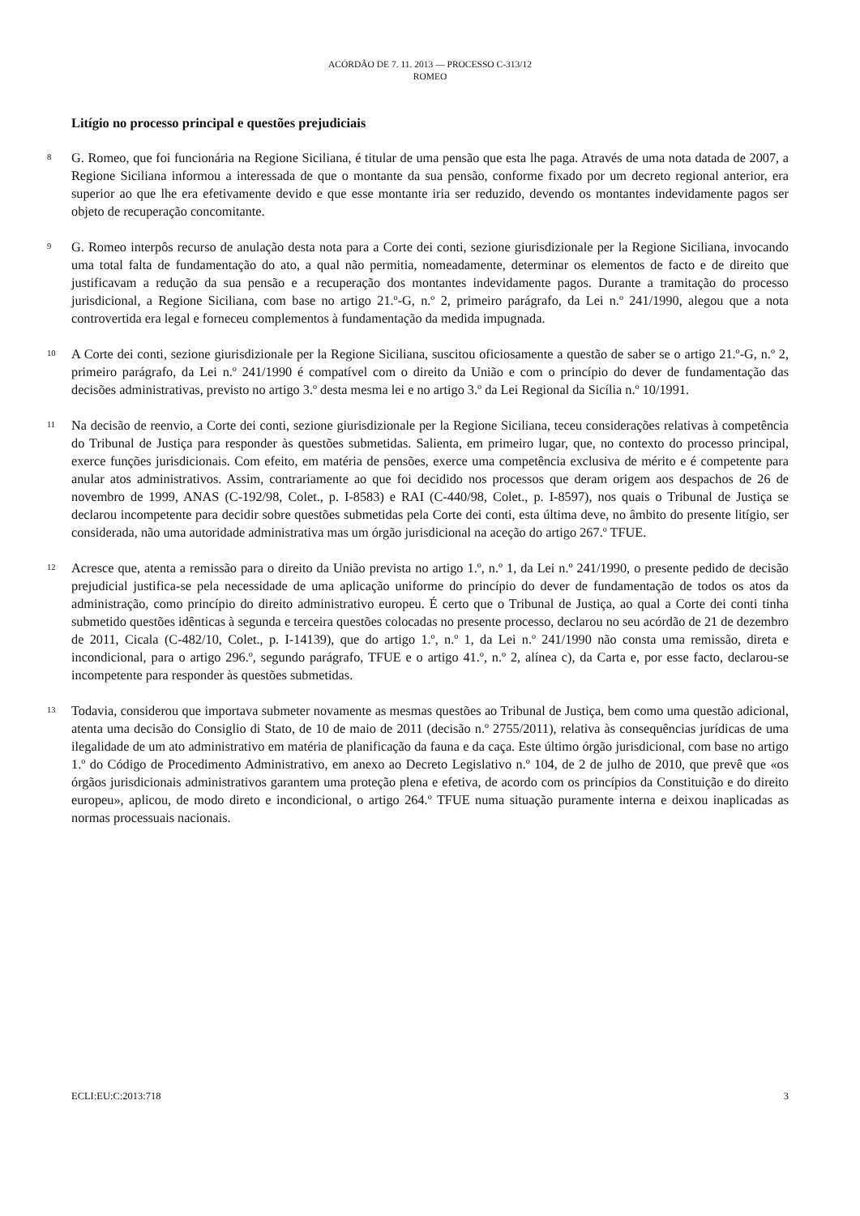ACÓRDÃO DE 7. 11. 2013 — PROCESSO C-313/12
ROMEO
Litígio no processo principal e questões prejudiciais
8
G. Romeo, que foi funcionária na Regione Siciliana, é titular de uma pensão que esta lhe paga. Através de uma nota datada de 2007, a Regione Siciliana informou a interessada de que o montante da sua pensão, conforme fixado por um decreto regional anterior, era superior ao que lhe era efetivamente devido e que esse montante iria ser reduzido, devendo os montantes indevidamente pagos ser objeto de recuperação concomitante.
9
G. Romeo interpôs recurso de anulação desta nota para a Corte dei conti, sezione giurisdizionale per la Regione Siciliana, invocando uma total falta de fundamentação do ato, a qual não permitia, nomeadamente, determinar os elementos de facto e de direito que justificavam a redução da sua pensão e a recuperação dos montantes indevidamente pagos. Durante a tramitação do processo jurisdicional, a Regione Siciliana, com base no artigo 21.º-G, n.º 2, primeiro parágrafo, da Lei n.º 241/1990, alegou que a nota controvertida era legal e forneceu complementos à fundamentação da medida impugnada.
10
A Corte dei conti, sezione giurisdizionale per la Regione Siciliana, suscitou oficiosamente a questão de saber se o artigo 21.º-G, n.º 2, primeiro parágrafo, da Lei n.º 241/1990 é compatível com o direito da União e com o princípio do dever de fundamentação das decisões administrativas, previsto no artigo 3.º desta mesma lei e no artigo 3.º da Lei Regional da Sicília n.º 10/1991.
11
Na decisão de reenvio, a Corte dei conti, sezione giurisdizionale per la Regione Siciliana, teceu considerações relativas à competência do Tribunal de Justiça para responder às questões submetidas. Salienta, em primeiro lugar, que, no contexto do processo principal, exerce funções jurisdicionais. Com efeito, em matéria de pensões, exerce uma competência exclusiva de mérito e é competente para anular atos administrativos. Assim, contrariamente ao que foi decidido nos processos que deram origem aos despachos de 26 de novembro de 1999, ANAS (C-192/98, Colet., p. I-8583) e RAI (C-440/98, Colet., p. I-8597), nos quais o Tribunal de Justiça se declarou incompetente para decidir sobre questões submetidas pela Corte dei conti, esta última deve, no âmbito do presente litígio, ser considerada, não uma autoridade administrativa mas um órgão jurisdicional na aceção do artigo 267.º TFUE.
12
Acresce que, atenta a remissão para o direito da União prevista no artigo 1.º, n.º 1, da Lei n.º 241/1990, o presente pedido de decisão prejudicial justifica-se pela necessidade de uma aplicação uniforme do princípio do dever de fundamentação de todos os atos da administração, como princípio do direito administrativo europeu. É certo que o Tribunal de Justiça, ao qual a Corte dei conti tinha submetido questões idênticas à segunda e terceira questões colocadas no presente processo, declarou no seu acórdão de 21 de dezembro de 2011, Cicala (C-482/10, Colet., p. I-14139), que do artigo 1.º, n.º 1, da Lei n.º 241/1990 não consta uma remissão, direta e incondicional, para o artigo 296.º, segundo parágrafo, TFUE e o artigo 41.º, n.º 2, alínea c), da Carta e, por esse facto, declarou-se incompetente para responder às questões submetidas.
13
Todavia, considerou que importava submeter novamente as mesmas questões ao Tribunal de Justiça, bem como uma questão adicional, atenta uma decisão do Consiglio di Stato, de 10 de maio de 2011 (decisão n.º 2755/2011), relativa às consequências jurídicas de uma ilegalidade de um ato administrativo em matéria de planificação da fauna e da caça. Este último órgão jurisdicional, com base no artigo 1.º do Código de Procedimento Administrativo, em anexo ao Decreto Legislativo n.º 104, de 2 de julho de 2010, que prevê que «os órgãos jurisdicionais administrativos garantem uma proteção plena e efetiva, de acordo com os princípios da Constituição e do direito europeu», aplicou, de modo direto e incondicional, o artigo 264.º TFUE numa situação puramente interna e deixou inaplicadas as normas processuais nacionais.
ECLI:EU:C:2013:718 3